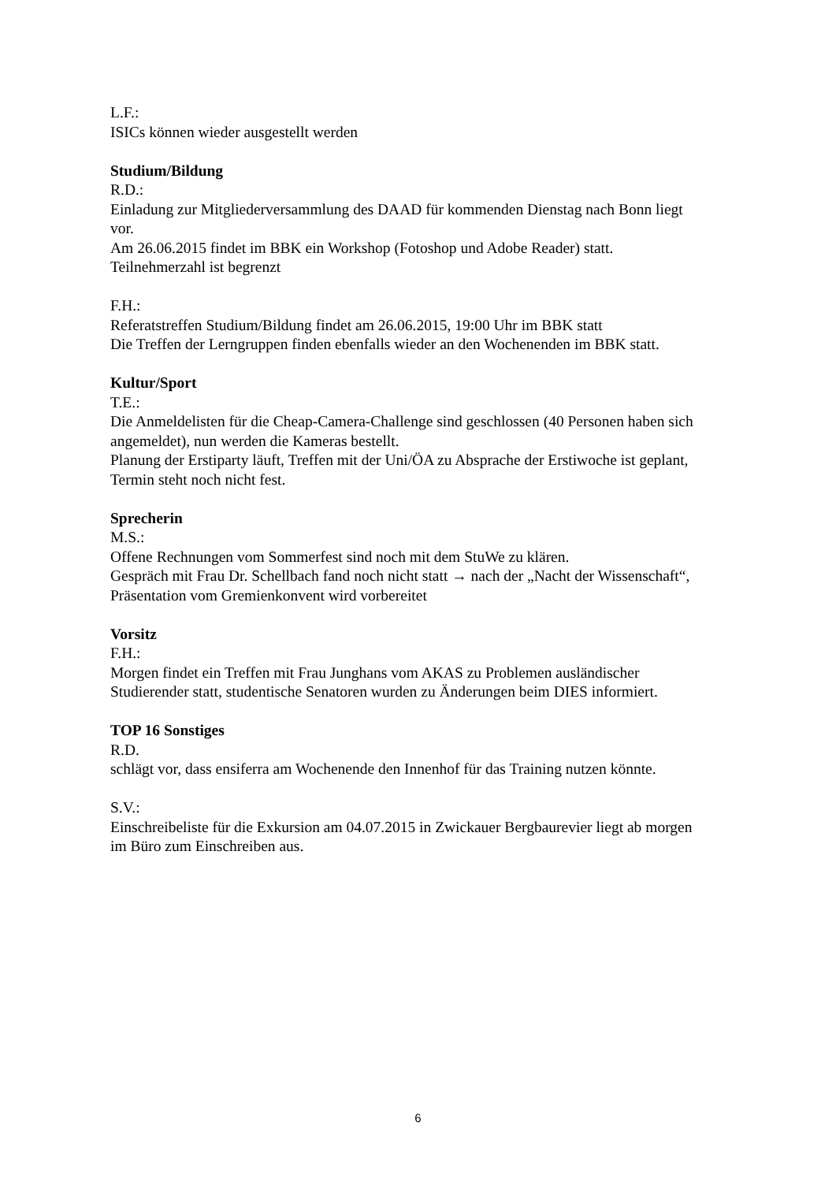L.F.:
ISICs können wieder ausgestellt werden
Studium/Bildung
R.D.:
Einladung zur Mitgliederversammlung des DAAD für kommenden Dienstag nach Bonn liegt vor.
Am 26.06.2015 findet im BBK ein Workshop (Fotoshop und Adobe Reader) statt. Teilnehmerzahl ist begrenzt
F.H.:
Referatstreffen Studium/Bildung findet am 26.06.2015, 19:00 Uhr im BBK statt
Die Treffen der Lerngruppen finden ebenfalls wieder an den Wochenenden im BBK statt.
Kultur/Sport
T.E.:
Die Anmeldelisten für die Cheap-Camera-Challenge sind geschlossen (40 Personen haben sich angemeldet), nun werden die Kameras bestellt.
Planung der Erstiparty läuft, Treffen mit der Uni/ÖA zu Absprache der Erstiwoche ist geplant, Termin steht noch nicht fest.
Sprecherin
M.S.:
Offene Rechnungen vom Sommerfest sind noch mit dem StuWe zu klären.
Gespräch mit Frau Dr. Schellbach fand noch nicht statt → nach der „Nacht der Wissenschaft“, Präsentation vom Gremienkonvent wird vorbereitet
Vorsitz
F.H.:
Morgen findet ein Treffen mit Frau Junghans vom AKAS zu Problemen ausländischer Studierender statt, studentische Senatoren wurden zu Änderungen beim DIES informiert.
TOP 16 Sonstiges
R.D.
schlägt vor, dass ensiferra am Wochenende den Innenhof für das Training nutzen könnte.
S.V.:
Einschreibeliste für die Exkursion am 04.07.2015 in Zwickauer Bergbaurevier liegt ab morgen im Büro zum Einschreiben aus.
6